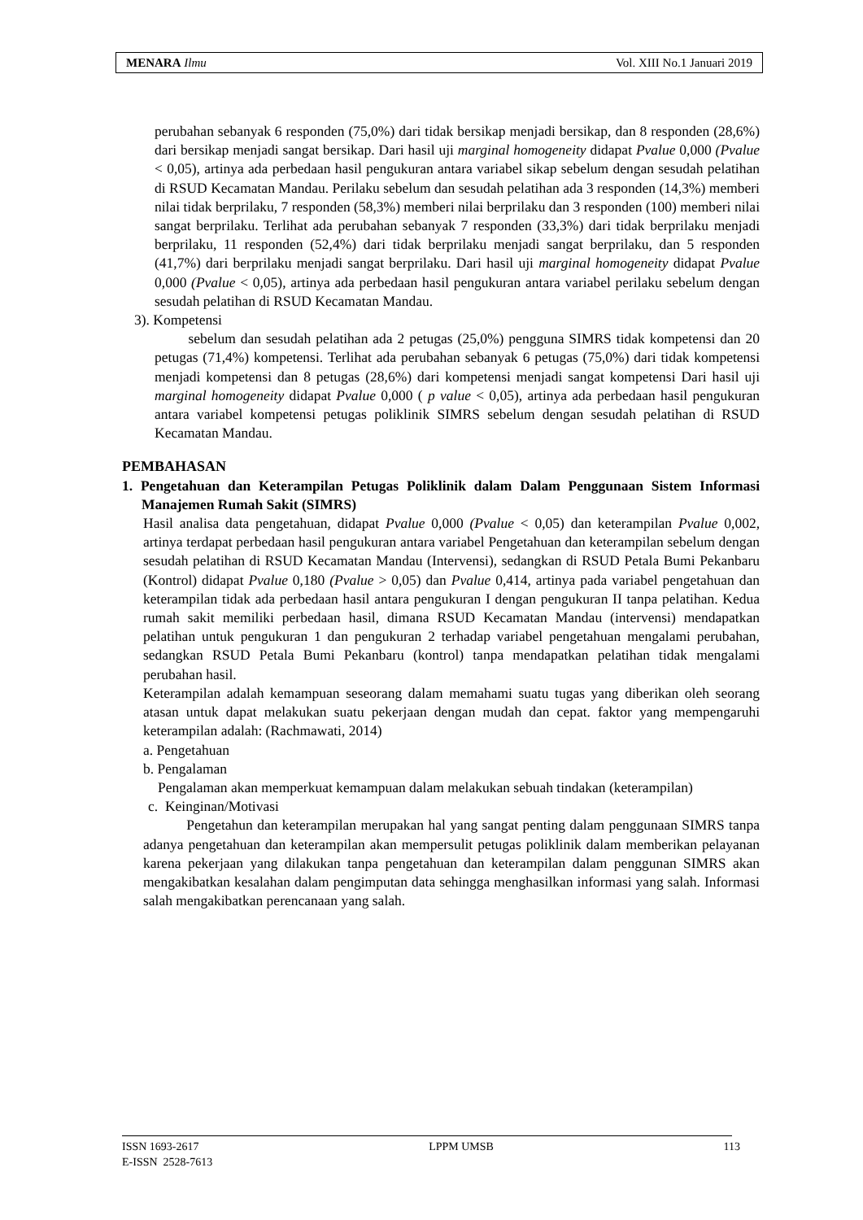MENARA Ilmu Vol. XIII No.1 Januari 2019
perubahan sebanyak 6 responden (75,0%) dari tidak bersikap menjadi bersikap, dan 8 responden (28,6%) dari bersikap menjadi sangat bersikap. Dari hasil uji marginal homogeneity didapat Pvalue 0,000 (Pvalue < 0,05), artinya ada perbedaan hasil pengukuran antara variabel sikap sebelum dengan sesudah pelatihan di RSUD Kecamatan Mandau. Perilaku sebelum dan sesudah pelatihan ada 3 responden (14,3%) memberi nilai tidak berprilaku, 7 responden (58,3%) memberi nilai berprilaku dan 3 responden (100) memberi nilai sangat berprilaku. Terlihat ada perubahan sebanyak 7 responden (33,3%) dari tidak berprilaku menjadi berprilaku, 11 responden (52,4%) dari tidak berprilaku menjadi sangat berprilaku, dan 5 responden (41,7%) dari berprilaku menjadi sangat berprilaku. Dari hasil uji marginal homogeneity didapat Pvalue 0,000 (Pvalue < 0,05), artinya ada perbedaan hasil pengukuran antara variabel perilaku sebelum dengan sesudah pelatihan di RSUD Kecamatan Mandau.
3). Kompetensi
sebelum dan sesudah pelatihan ada 2 petugas (25,0%) pengguna SIMRS tidak kompetensi dan 20 petugas (71,4%) kompetensi. Terlihat ada perubahan sebanyak 6 petugas (75,0%) dari tidak kompetensi menjadi kompetensi dan 8 petugas (28,6%) dari kompetensi menjadi sangat kompetensi Dari hasil uji marginal homogeneity didapat Pvalue 0,000 ( p value < 0,05), artinya ada perbedaan hasil pengukuran antara variabel kompetensi petugas poliklinik SIMRS sebelum dengan sesudah pelatihan di RSUD Kecamatan Mandau.
PEMBAHASAN
1. Pengetahuan dan Keterampilan Petugas Poliklinik dalam Dalam Penggunaan Sistem Informasi Manajemen Rumah Sakit (SIMRS)
Hasil analisa data pengetahuan, didapat Pvalue 0,000 (Pvalue < 0,05) dan keterampilan Pvalue 0,002, artinya terdapat perbedaan hasil pengukuran antara variabel Pengetahuan dan keterampilan sebelum dengan sesudah pelatihan di RSUD Kecamatan Mandau (Intervensi), sedangkan di RSUD Petala Bumi Pekanbaru (Kontrol) didapat Pvalue 0,180 (Pvalue > 0,05) dan Pvalue 0,414, artinya pada variabel pengetahuan dan keterampilan tidak ada perbedaan hasil antara pengukuran I dengan pengukuran II tanpa pelatihan. Kedua rumah sakit memiliki perbedaan hasil, dimana RSUD Kecamatan Mandau (intervensi) mendapatkan pelatihan untuk pengukuran 1 dan pengukuran 2 terhadap variabel pengetahuan mengalami perubahan, sedangkan RSUD Petala Bumi Pekanbaru (kontrol) tanpa mendapatkan pelatihan tidak mengalami perubahan hasil.
Keterampilan adalah kemampuan seseorang dalam memahami suatu tugas yang diberikan oleh seorang atasan untuk dapat melakukan suatu pekerjaan dengan mudah dan cepat. faktor yang mempengaruhi keterampilan adalah: (Rachmawati, 2014)
a. Pengetahuan
b. Pengalaman
Pengalaman akan memperkuat kemampuan dalam melakukan sebuah tindakan (keterampilan)
c. Keinginan/Motivasi
Pengetahun dan keterampilan merupakan hal yang sangat penting dalam penggunaan SIMRS tanpa adanya pengetahuan dan keterampilan akan mempersulit petugas poliklinik dalam memberikan pelayanan karena pekerjaan yang dilakukan tanpa pengetahuan dan keterampilan dalam penggunan SIMRS akan mengakibatkan kesalahan dalam pengimputan data sehingga menghasilkan informasi yang salah. Informasi salah mengakibatkan perencanaan yang salah.
ISSN 1693-2617 LPPM UMSB 113
E-ISSN 2528-7613